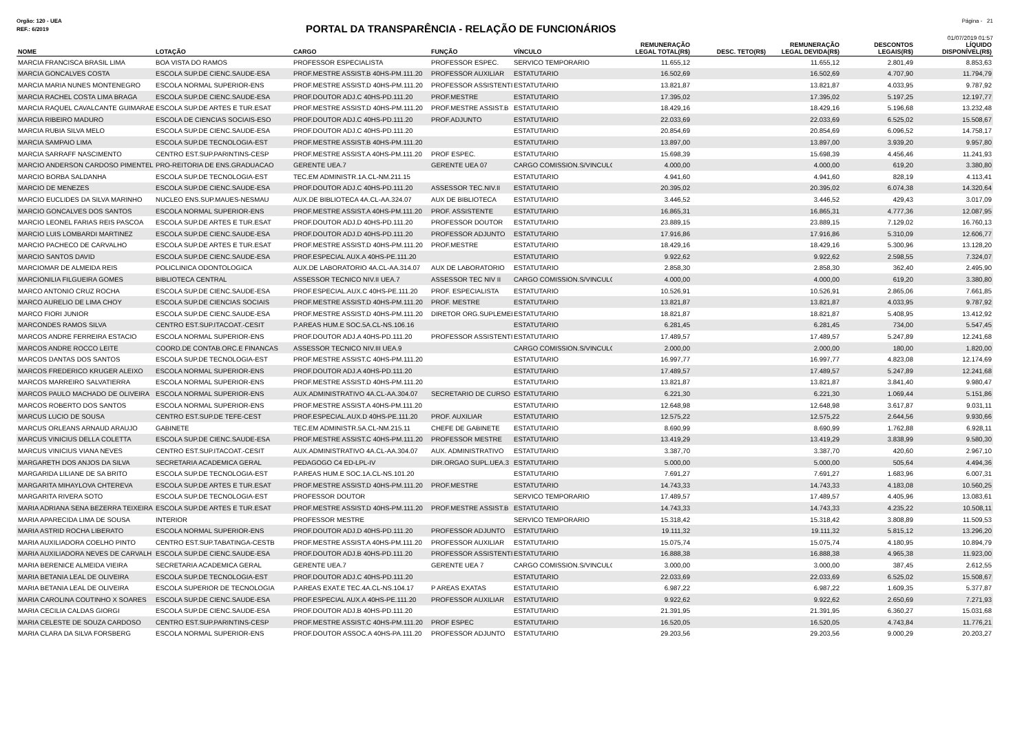Orgão: 120 - UEA Página - 21
REF.: 6/2019
PORTAL DA TRANSPARÊNCIA - RELAÇÃO DE FUNCIONÁRIOS
01/07/2019 01:57
| NOME | LOTAÇÃO | CARGO | FUNÇÃO | VÍNCULO | REMUNERAÇÃO LEGAL TOTAL(R$) | DESC. TETO(R$) | REMUNERAÇÃO LEGAL DEVIDA(R$) | DESCONTOS LEGAIS(R$) | LÍQUIDO DISPONÍVEL(R$) |
| --- | --- | --- | --- | --- | --- | --- | --- | --- | --- |
| MARCIA FRANCISCA BRASIL LIMA | BOA VISTA DO RAMOS | PROFESSOR ESPECIALISTA | PROFESSOR ESPEC. | SERVICO TEMPORARIO | 11.655,12 | | 11.655,12 | 2.801,49 | 8.853,63 |
| MARCIA GONCALVES COSTA | ESCOLA SUP.DE CIENC.SAUDE-ESA | PROF.MESTRE ASSIST.B 40HS-PM.111.20 | PROFESSOR AUXILIAR | ESTATUTARIO | 16.502,69 | | 16.502,69 | 4.707,90 | 11.794,79 |
| MARCIA MARIA NUNES MONTENEGRO | ESCOLA NORMAL SUPERIOR-ENS | PROF.MESTRE ASSIST.D 40HS-PM.111.20 | PROFESSOR ASSISTENTI | ESTATUTARIO | 13.821,87 | | 13.821,87 | 4.033,95 | 9.787,92 |
| MARCIA RACHEL COSTA LIMA BRAGA | ESCOLA SUP.DE CIENC.SAUDE-ESA | PROF.DOUTOR ADJ.C 40HS-PD.111.20 | PROF.MESTRE | ESTATUTARIO | 17.395,02 | | 17.395,02 | 5.197,25 | 12.197,77 |
| MARCIA RAQUEL CAVALCANTE GUIMARAE | ESCOLA SUP.DE ARTES E TUR.ESAT | PROF.MESTRE ASSIST.D 40HS-PM.111.20 | PROF.MESTRE ASSIST.B | ESTATUTARIO | 18.429,16 | | 18.429,16 | 5.196,68 | 13.232,48 |
| MARCIA RIBEIRO MADURO | ESCOLA DE CIENCIAS SOCIAIS-ESO | PROF.DOUTOR ADJ.C 40HS-PD.111.20 | PROF.ADJUNTO | ESTATUTARIO | 22.033,69 | | 22.033,69 | 6.525,02 | 15.508,67 |
| MARCIA RUBIA SILVA MELO | ESCOLA SUP.DE CIENC.SAUDE-ESA | PROF.DOUTOR ADJ.C 40HS-PD.111.20 | | ESTATUTARIO | 20.854,69 | | 20.854,69 | 6.096,52 | 14.758,17 |
| MARCIA SAMPAIO LIMA | ESCOLA SUP.DE TECNOLOGIA-EST | PROF.MESTRE ASSIST.B 40HS-PM.111.20 | | ESTATUTARIO | 13.897,00 | | 13.897,00 | 3.939,20 | 9.957,80 |
| MARCIA SARRAFF NASCIMENTO | CENTRO EST.SUP.PARINTINS-CESP | PROF.MESTRE ASSIST.A 40HS-PM.111.20 | PROF ESPEC. | ESTATUTARIO | 15.698,39 | | 15.698,39 | 4.456,46 | 11.241,93 |
| MARCIO ANDERSON CARDOSO PIMENTEL | PRO-REITORIA DE ENS.GRADUACAO | GERENTE UEA.7 | GERENTE UEA 07 | CARGO COMISSION.S/VINCULO | 4.000,00 | | 4.000,00 | 619,20 | 3.380,80 |
| MARCIO BORBA SALDANHA | ESCOLA SUP.DE TECNOLOGIA-EST | TEC.EM ADMINISTR.1A.CL-NM.211.15 | | ESTATUTARIO | 4.941,60 | | 4.941,60 | 828,19 | 4.113,41 |
| MARCIO DE MENEZES | ESCOLA SUP.DE CIENC.SAUDE-ESA | PROF.DOUTOR ADJ.C 40HS-PD.111.20 | ASSESSOR TEC.NIV.II | ESTATUTARIO | 20.395,02 | | 20.395,02 | 6.074,38 | 14.320,64 |
| MARCIO EUCLIDES DA SILVA MARINHO | NUCLEO ENS.SUP.MAUES-NESMAU | AUX.DE BIBLIOTECA 4A.CL-AA.324.07 | AUX DE BIBLIOTECA | ESTATUTARIO | 3.446,52 | | 3.446,52 | 429,43 | 3.017,09 |
| MARCIO GONCALVES DOS SANTOS | ESCOLA NORMAL SUPERIOR-ENS | PROF.MESTRE ASSIST.A 40HS-PM.111.20 | PROF. ASSISTENTE | ESTATUTARIO | 16.865,31 | | 16.865,31 | 4.777,36 | 12.087,95 |
| MARCIO LEONEL FARIAS REIS PASCOA | ESCOLA SUP.DE ARTES E TUR.ESAT | PROF.DOUTOR ADJ.D 40HS-PD.111.20 | PROFESSOR DOUTOR | ESTATUTARIO | 23.889,15 | | 23.889,15 | 7.129,02 | 16.760,13 |
| MARCIO LUIS LOMBARDI MARTINEZ | ESCOLA SUP.DE CIENC.SAUDE-ESA | PROF.DOUTOR ADJ.D 40HS-PD.111.20 | PROFESSOR ADJUNTO | ESTATUTARIO | 17.916,86 | | 17.916,86 | 5.310,09 | 12.606,77 |
| MARCIO PACHECO DE CARVALHO | ESCOLA SUP.DE ARTES E TUR.ESAT | PROF.MESTRE ASSIST.D 40HS-PM.111.20 | PROF.MESTRE | ESTATUTARIO | 18.429,16 | | 18.429,16 | 5.300,96 | 13.128,20 |
| MARCIO SANTOS DAVID | ESCOLA SUP.DE CIENC.SAUDE-ESA | PROF.ESPECIAL AUX.A 40HS-PE.111.20 | | ESTATUTARIO | 9.922,62 | | 9.922,62 | 2.598,55 | 7.324,07 |
| MARCIOMAR DE ALMEIDA REIS | POLICLINICA ODONTOLOGICA | AUX.DE LABORATORIO 4A.CL-AA.314.07 | AUX DE LABORATORIO | ESTATUTARIO | 2.858,30 | | 2.858,30 | 362,40 | 2.495,90 |
| MARCIONILIA FILGUEIRA GOMES | BIBLIOTECA CENTRAL | ASSESSOR TECNICO NIV.II UEA.7 | ASSESSOR TEC NIV II | CARGO COMISSION.S/VINCULO | 4.000,00 | | 4.000,00 | 619,20 | 3.380,80 |
| MARCO ANTONIO CRUZ ROCHA | ESCOLA SUP.DE CIENC.SAUDE-ESA | PROF.ESPECIAL.AUX.C 40HS-PE.111.20 | PROF. ESPECIALISTA | ESTATUTARIO | 10.526,91 | | 10.526,91 | 2.865,06 | 7.661,85 |
| MARCO AURELIO DE LIMA CHOY | ESCOLA SUP.DE CIENCIAS SOCIAIS | PROF.MESTRE ASSIST.D 40HS-PM.111.20 | PROF. MESTRE | ESTATUTARIO | 13.821,87 | | 13.821,87 | 4.033,95 | 9.787,92 |
| MARCO FIORI JUNIOR | ESCOLA SUP.DE CIENC.SAUDE-ESA | PROF.MESTRE ASSIST.D 40HS-PM.111.20 | DIRETOR ORG.SUPLEMEI | ESTATUTARIO | 18.821,87 | | 18.821,87 | 5.408,95 | 13.412,92 |
| MARCONDES RAMOS SILVA | CENTRO EST.SUP.ITACOAT.-CESIT | P.AREAS HUM.E SOC.5A.CL-NS.106.16 | | ESTATUTARIO | 6.281,45 | | 6.281,45 | 734,00 | 5.547,45 |
| MARCOS ANDRE FERREIRA ESTACIO | ESCOLA NORMAL SUPERIOR-ENS | PROF.DOUTOR ADJ.A 40HS-PD.111.20 | PROFESSOR ASSISTENTI | ESTATUTARIO | 17.489,57 | | 17.489,57 | 5.247,89 | 12.241,68 |
| MARCOS ANDRE ROCCO LEITE | COORD.DE CONTAB.ORC.E FINANCAS | ASSESSOR TECNICO NIV.III UEA.9 | | CARGO COMISSION.S/VINCULO | 2.000,00 | | 2.000,00 | 180,00 | 1.820,00 |
| MARCOS DANTAS DOS SANTOS | ESCOLA SUP.DE TECNOLOGIA-EST | PROF.MESTRE ASSIST.C 40HS-PM.111.20 | | ESTATUTARIO | 16.997,77 | | 16.997,77 | 4.823,08 | 12.174,69 |
| MARCOS FREDERICO KRUGER ALEIXO | ESCOLA NORMAL SUPERIOR-ENS | PROF.DOUTOR ADJ.A 40HS-PD.111.20 | | ESTATUTARIO | 17.489,57 | | 17.489,57 | 5.247,89 | 12.241,68 |
| MARCOS MARREIRO SALVATIERRA | ESCOLA NORMAL SUPERIOR-ENS | PROF.MESTRE ASSIST.D 40HS-PM.111.20 | | ESTATUTARIO | 13.821,87 | | 13.821,87 | 3.841,40 | 9.980,47 |
| MARCOS PAULO MACHADO DE OLIVEIRA | ESCOLA NORMAL SUPERIOR-ENS | AUX.ADMINISTRATIVO 4A.CL-AA.304.07 | SECRETARIO DE CURSO | ESTATUTARIO | 6.221,30 | | 6.221,30 | 1.069,44 | 5.151,86 |
| MARCOS ROBERTO DOS SANTOS | ESCOLA NORMAL SUPERIOR-ENS | PROF.MESTRE ASSIST.A 40HS-PM.111.20 | | ESTATUTARIO | 12.648,98 | | 12.648,98 | 3.617,87 | 9.031,11 |
| MARCUS LUCIO DE SOUSA | CENTRO EST.SUP.DE TEFE-CEST | PROF.ESPECIAL.AUX.D 40HS-PE.111.20 | PROF. AUXILIAR | ESTATUTARIO | 12.575,22 | | 12.575,22 | 2.644,56 | 9.930,66 |
| MARCUS ORLEANS ARNAUD ARAUJO | GABINETE | TEC.EM ADMINISTR.5A.CL-NM.215.11 | CHEFE DE GABINETE | ESTATUTARIO | 8.690,99 | | 8.690,99 | 1.762,88 | 6.928,11 |
| MARCUS VINICIUS DELLA COLETTA | ESCOLA SUP.DE CIENC.SAUDE-ESA | PROF.MESTRE ASSIST.C 40HS-PM.111.20 | PROFESSOR MESTRE | ESTATUTARIO | 13.419,29 | | 13.419,29 | 3.838,99 | 9.580,30 |
| MARCUS VINICIUS VIANA NEVES | CENTRO EST.SUP.ITACOAT.-CESIT | AUX.ADMINISTRATIVO 4A.CL-AA.304.07 | AUX. ADMINISTRATIVO | ESTATUTARIO | 3.387,70 | | 3.387,70 | 420,60 | 2.967,10 |
| MARGARETH DOS ANJOS DA SILVA | SECRETARIA ACADEMICA GERAL | PEDAGOGO C4 ED-LPL-IV | DIR.ORGAO SUPL.UEA.3 | ESTATUTARIO | 5.000,00 | | 5.000,00 | 505,64 | 4.494,36 |
| MARGARIDA LILIANE DE SA BRITO | ESCOLA SUP.DE TECNOLOGIA-EST | P.AREAS HUM.E SOC.1A.CL-NS.101.20 | | ESTATUTARIO | 7.691,27 | | 7.691,27 | 1.683,96 | 6.007,31 |
| MARGARITA MIHAYLOVA CHTEREVA | ESCOLA SUP.DE ARTES E TUR.ESAT | PROF.MESTRE ASSIST.D 40HS-PM.111.20 | PROF.MESTRE | ESTATUTARIO | 14.743,33 | | 14.743,33 | 4.183,08 | 10.560,25 |
| MARGARITA RIVERA SOTO | ESCOLA SUP.DE TECNOLOGIA-EST | PROFESSOR DOUTOR | | SERVICO TEMPORARIO | 17.489,57 | | 17.489,57 | 4.405,96 | 13.083,61 |
| MARIA ADRIANA SENA BEZERRA TEIXEIRA | ESCOLA SUP.DE ARTES E TUR.ESAT | PROF.MESTRE ASSIST.D 40HS-PM.111.20 | PROF.MESTRE ASSIST.B | ESTATUTARIO | 14.743,33 | | 14.743,33 | 4.235,22 | 10.508,11 |
| MARIA APARECIDA LIMA DE SOUSA | INTERIOR | PROFESSOR MESTRE | | SERVICO TEMPORARIO | 15.318,42 | | 15.318,42 | 3.808,89 | 11.509,53 |
| MARIA ASTRID ROCHA LIBERATO | ESCOLA NORMAL SUPERIOR-ENS | PROF.DOUTOR ADJ.D 40HS-PD.111.20 | PROFESSOR ADJUNTO | ESTATUTARIO | 19.111,32 | | 19.111,32 | 5.815,12 | 13.296,20 |
| MARIA AUXILIADORA COELHO PINTO | CENTRO EST.SUP.TABATINGA-CESTB | PROF.MESTRE ASSIST.A 40HS-PM.111.20 | PROFESSOR AUXILIAR | ESTATUTARIO | 15.075,74 | | 15.075,74 | 4.180,95 | 10.894,79 |
| MARIA AUXILIADORA NEVES DE CARVALH | ESCOLA SUP.DE CIENC.SAUDE-ESA | PROF.DOUTOR ADJ.B 40HS-PD.111.20 | PROFESSOR ASSISTENTI | ESTATUTARIO | 16.888,38 | | 16.888,38 | 4.965,38 | 11.923,00 |
| MARIA BERENICE ALMEIDA VIEIRA | SECRETARIA ACADEMICA GERAL | GERENTE UEA.7 | GERENTE UEA 7 | CARGO COMISSION.S/VINCULO | 3.000,00 | | 3.000,00 | 387,45 | 2.612,55 |
| MARIA BETANIA LEAL DE OLIVEIRA | ESCOLA SUP.DE TECNOLOGIA-EST | PROF.DOUTOR ADJ.C 40HS-PD.111.20 | | ESTATUTARIO | 22.033,69 | | 22.033,69 | 6.525,02 | 15.508,67 |
| MARIA BETANIA LEAL DE OLIVEIRA | ESCOLA SUPERIOR DE TECNOLOGIA | P.AREAS EXAT.E TEC.4A.CL-NS.104.17 | P AREAS EXATAS | ESTATUTARIO | 6.987,22 | | 6.987,22 | 1.609,35 | 5.377,87 |
| MARIA CAROLINA COUTINHO X SOARES | ESCOLA SUP.DE CIENC.SAUDE-ESA | PROF.ESPECIAL AUX.A 40HS-PE.111.20 | PROFESSOR AUXILIAR | ESTATUTARIO | 9.922,62 | | 9.922,62 | 2.650,69 | 7.271,93 |
| MARIA CECILIA CALDAS GIORGI | ESCOLA SUP.DE CIENC.SAUDE-ESA | PROF.DOUTOR ADJ.B 40HS-PD.111.20 | | ESTATUTARIO | 21.391,95 | | 21.391,95 | 6.360,27 | 15.031,68 |
| MARIA CELESTE DE SOUZA CARDOSO | CENTRO EST.SUP.PARINTINS-CESP | PROF.MESTRE ASSIST.C 40HS-PM.111.20 | PROF ESPEC | ESTATUTARIO | 16.520,05 | | 16.520,05 | 4.743,84 | 11.776,21 |
| MARIA CLARA DA SILVA FORSBERG | ESCOLA NORMAL SUPERIOR-ENS | PROF.DOUTOR ASSOC.A 40HS-PA.111.20 | PROFESSOR ADJUNTO | ESTATUTARIO | 29.203,56 | | 29.203,56 | 9.000,29 | 20.203,27 |